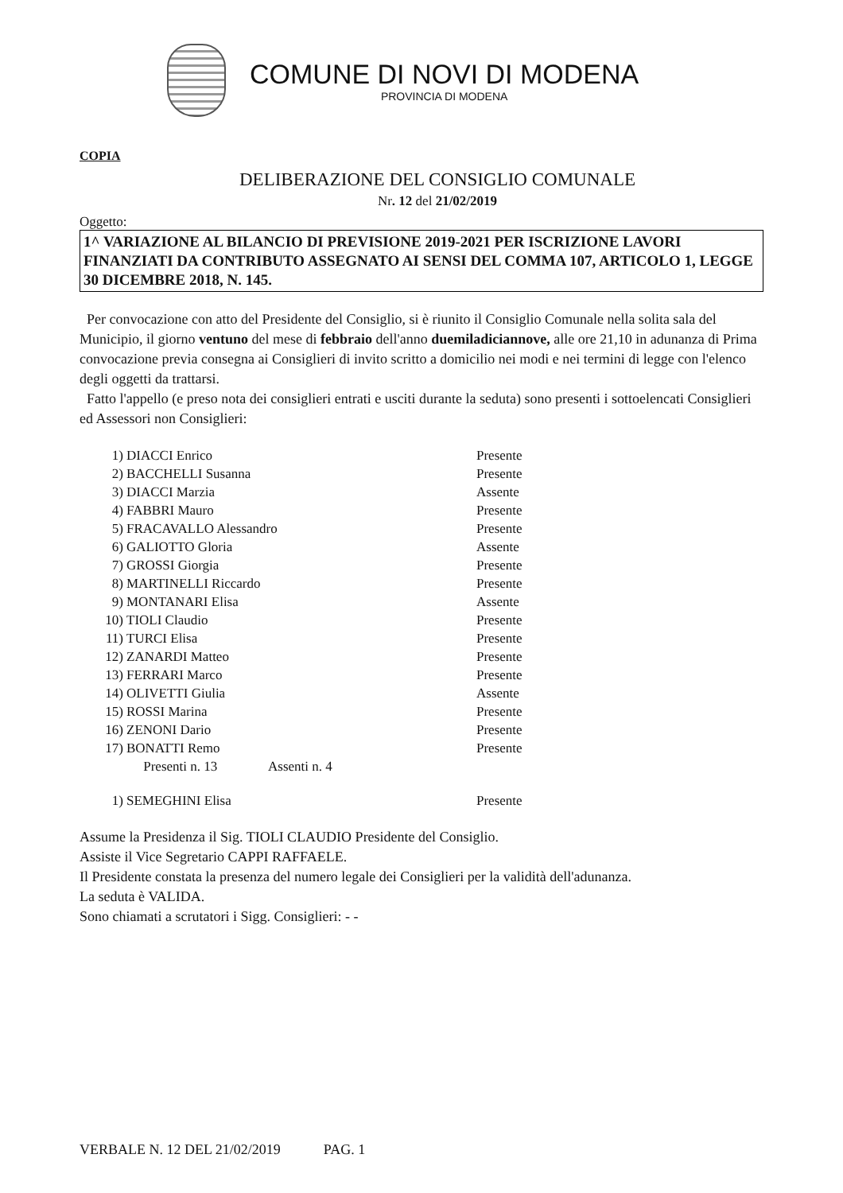COMUNE DI NOVI DI MODENA
PROVINCIA DI MODENA
COPIA
DELIBERAZIONE DEL CONSIGLIO COMUNALE
Nr. 12 del 21/02/2019
Oggetto:
1^ VARIAZIONE AL BILANCIO DI PREVISIONE 2019-2021 PER ISCRIZIONE LAVORI FINANZIATI DA CONTRIBUTO ASSEGNATO AI SENSI DEL COMMA 107, ARTICOLO 1, LEGGE 30 DICEMBRE 2018, N. 145.
Per convocazione con atto del Presidente del Consiglio, si è riunito il Consiglio Comunale nella solita sala del Municipio, il giorno ventuno del mese di febbraio dell'anno duemiladiciannove, alle ore 21,10 in adunanza di Prima convocazione previa consegna ai Consiglieri di invito scritto a domicilio nei modi e nei termini di legge con l'elenco degli oggetti da trattarsi.
Fatto l'appello (e preso nota dei consiglieri entrati e usciti durante la seduta) sono presenti i sottoelencati Consiglieri ed Assessori non Consiglieri:
| 1) | DIACCI Enrico | Presente |
| 2) | BACCHELLI Susanna | Presente |
| 3) | DIACCI Marzia | Assente |
| 4) | FABBRI Mauro | Presente |
| 5) | FRACAVALLO Alessandro | Presente |
| 6) | GALIOTTO Gloria | Assente |
| 7) | GROSSI Giorgia | Presente |
| 8) | MARTINELLI Riccardo | Presente |
| 9) | MONTANARI Elisa | Assente |
| 10) | TIOLI Claudio | Presente |
| 11) | TURCI Elisa | Presente |
| 12) | ZANARDI Matteo | Presente |
| 13) | FERRARI Marco | Presente |
| 14) | OLIVETTI Giulia | Assente |
| 15) | ROSSI Marina | Presente |
| 16) | ZENONI Dario | Presente |
| 17) | BONATTI Remo | Presente |
| | Presenti n. 13 Assenti n. 4 | |
| 1) | SEMEGHINI Elisa | Presente |
Assume la Presidenza il Sig. TIOLI CLAUDIO Presidente del Consiglio.
Assiste il Vice Segretario CAPPI RAFFAELE.
Il Presidente constata la presenza del numero legale dei Consiglieri per la validità dell'adunanza.
La seduta è VALIDA.
Sono chiamati a scrutatori i Sigg. Consiglieri: - -
VERBALE N. 12 DEL 21/02/2019 PAG. 1